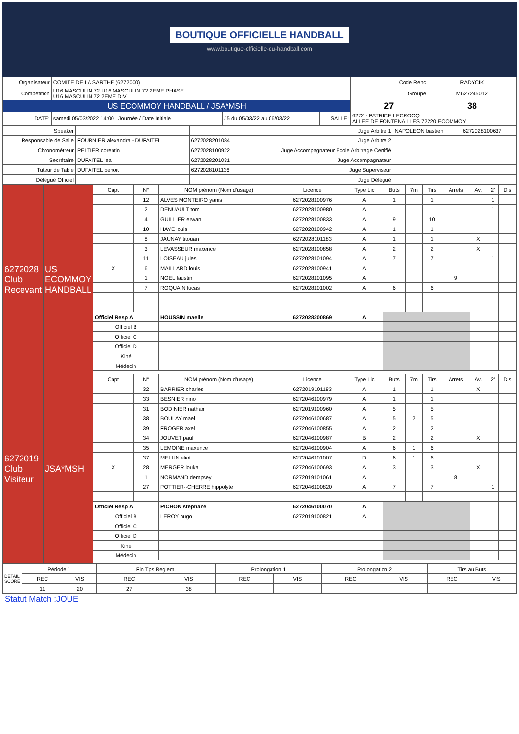BOUTIQUE OFFICIELLE HANDBALL
www.boutique-officielle-du-handball.com
| Organisateur | COMITE DE LA SARTHE (6272000) | | | Code Renc | RADYCIK |
| Compétition | U16 MASCULIN 72 U16 MASCULIN 72 2EME PHASE U16 MASCULIN 72 2EME DIV | | | Groupe | M627245012 |
| US ECOMMOY HANDBALL / JSA*MSH | | | | 27 | 38 |
| DATE: | samedi 05/03/2022 14:00 Journée / Date Initiale | J5 du 05/03/22 au 06/03/22 | SALLE: | 6272 - PATRICE LECROCQ ALLEE DE FONTENAILLES 72220 ECOMMOY | |
| Speaker | | | Juge Arbitre 1 | NAPOLEON bastien | 6272028100637 |
| Responsable de Salle | FOURNIER alexandra - DUFAITEL | 6272028201084 | Juge Arbitre 2 | | |
| Chronométreur | PELTIER corentin | 6272028100922 | Juge Accompagnateur Ecole Arbitrage Certifié | | |
| Secrétaire | DUFAITEL lea | 6272028201031 | Juge Accompagnateur | | |
| Tuteur de Table | DUFAITEL benoit | 6272028101136 | Juge Superviseur | | |
| Délégué Officiel | | | Juge Délégué | | |
| 6272028 Club Recevant | US ECOMMOY HANDBALL | Capt | N° | NOM prénom (Nom d'usage) | Licence | Type Lic | Buts | 7m | Tirs | Arrets | Av. | 2' | Dis |
| | | | 12 | ALVES MONTEIRO yanis | 6272028100976 | A | 1 | | 1 | | | 1 | |
| | | | 2 | DENUAULT tom | 6272028100980 | A | | | | | | 1 | |
| | | | 4 | GUILLIER erwan | 6272028100833 | A | 9 | | 10 | | | | |
| | | | 10 | HAYE louis | 6272028100942 | A | 1 | | 1 | | | | |
| | | | 8 | JAUNAY titouan | 6272028101183 | A | 1 | | 1 | | X | | |
| | | | 3 | LEVASSEUR maxence | 6272028100858 | A | 2 | | 2 | | X | | |
| | | | 11 | LOISEAU jules | 6272028101094 | A | 7 | | 7 | | | 1 | |
| | | X | 6 | MAILLARD louis | 6272028100941 | A | | | | | | | |
| | | | 1 | NOEL faustin | 6272028101095 | A | | | | 9 | | | |
| | | | 7 | ROQUAIN lucas | 6272028101002 | A | 6 | | 6 | | | | |
| | | Officiel Resp A | | HOUSSIN maelle | 6272028200869 | A | | | | | | | |
| | | Officiel B | | | | | | | | | | | |
| | | Officiel C | | | | | | | | | | | |
| | | Officiel D | | | | | | | | | | | |
| | | Kiné | | | | | | | | | | | |
| | | Médecin | | | | | | | | | | | |
| 6272019 Club Visiteur | JSA*MSH | Capt | N° | NOM prénom (Nom d'usage) | Licence | Type Lic | Buts | 7m | Tirs | Arrets | Av. | 2' | Dis |
| | | | 32 | BARRIER charles | 6272019101183 | A | 1 | | 1 | | X | | |
| | | | 33 | BESNIER nino | 6272046100979 | A | 1 | | 1 | | | | |
| | | | 31 | BODINIER nathan | 6272019100960 | A | 5 | | 5 | | | | |
| | | | 38 | BOULAY mael | 6272046100687 | A | 5 | 2 | 5 | | | | |
| | | | 39 | FROGER axel | 6272046100855 | A | 2 | | 2 | | | | |
| | | | 34 | JOUVET paul | 6272046100987 | B | 2 | | 2 | | X | | |
| | | | 35 | LEMOINE maxence | 6272046100904 | A | 6 | 1 | 6 | | | | |
| | | | 37 | MELUN eliot | 6272046101007 | D | 6 | 1 | 6 | | | | |
| | | X | 28 | MERGER louka | 6272046100693 | A | 3 | | 3 | | X | | |
| | | | 1 | NORMAND dempsey | 6272019101061 | A | | | | 8 | | | |
| | | | 27 | POTTIER--CHERRE hippolyte | 6272046100820 | A | 7 | | 7 | | | 1 | |
| | | Officiel Resp A | | PICHON stephane | 6272046100070 | A | | | | | | | |
| | | Officiel B | | LEROY hugo | 6272019100821 | A | | | | | | | |
| | | Officiel C | | | | | | | | | | | |
| | | Officiel D | | | | | | | | | | | |
| | | Kiné | | | | | | | | | | | |
| | | Médecin | | | | | | | | | | | |
| DETAIL SCORE | Période 1 | | Fin Tps Reglem. | | Prolongation 1 | | Prolongation 2 | | Tirs au Buts | |
| | REC | VIS | REC | VIS | REC | VIS | REC | VIS | REC | VIS |
| | 11 | 20 | 27 | 38 | | | | | | |
Statut Match :JOUE